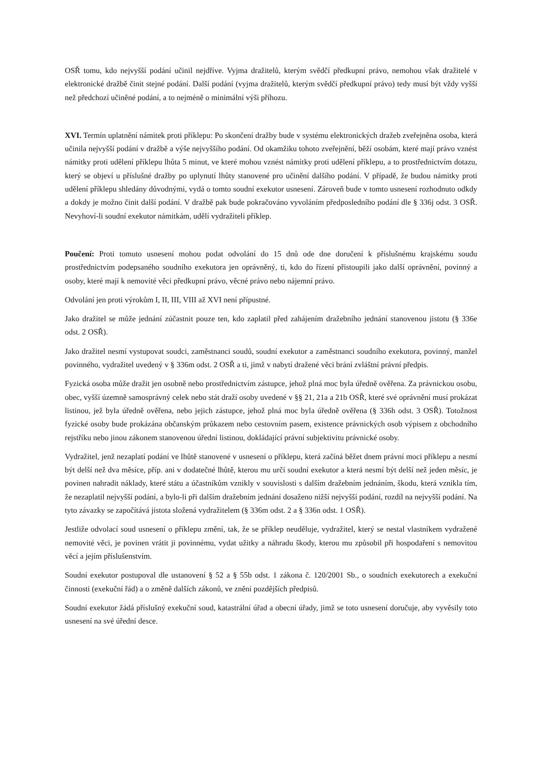OSŘ tomu, kdo nejvyšší podání učinil nejdříve. Vyjma dražitelů, kterým svědčí předkupní právo, nemohou však dražitelé v elektronické dražbě činit stejné podání. Další podání (vyjma dražitelů, kterým svědčí předkupní právo) tedy musí být vždy vyšší než předchozí učiněné podání, a to nejméně o minimální výši příhozu.
XVI. Termín uplatnění námitek proti příklepu: Po skončení dražby bude v systému elektronických dražeb zveřejněna osoba, která učinila nejvyšší podání v dražbě a výše nejvyššího podání. Od okamžiku tohoto zveřejnění, běží osobám, které mají právo vznést námitky proti udělení příklepu lhůta 5 minut, ve které mohou vznést námitky proti udělení příklepu, a to prostřednictvím dotazu, který se objeví u příslušné dražby po uplynutí lhůty stanovené pro učinění dalšího podání. V případě, že budou námitky proti udělení příklepu shledány důvodnými, vydá o tomto soudní exekutor usnesení. Zároveň bude v tomto usnesení rozhodnuto odkdy a dokdy je možno činit další podání. V dražbě pak bude pokračováno vyvoláním předposledního podání dle § 336j odst. 3 OSŘ. Nevyhoví-li soudní exekutor námitkám, udělí vydražiteli příklep.
Poučení: Proti tomuto usnesení mohou podat odvolání do 15 dnů ode dne doručení k příslušnému krajskému soudu prostřednictvím podepsaného soudního exekutora jen oprávněný, ti, kdo do řízení přistoupili jako další oprávnění, povinný a osoby, které mají k nemovité věci předkupní právo, věcné právo nebo nájemní právo.
Odvolání jen proti výrokům I, II, III, VIII až XVI není přípustné.
Jako dražitel se může jednání zúčastnit pouze ten, kdo zaplatil před zahájením dražebního jednání stanovenou jistotu (§ 336e odst. 2 OSŘ).
Jako dražitel nesmí vystupovat soudci, zaměstnanci soudů, soudní exekutor a zaměstnanci soudního exekutora, povinný, manžel povinného, vydražitel uvedený v § 336m odst. 2 OSŘ a ti, jimž v nabytí dražené věci brání zvláštní právní předpis.
Fyzická osoba může dražit jen osobně nebo prostřednictvím zástupce, jehož plná moc byla úředně ověřena. Za právnickou osobu, obec, vyšší územně samosprávný celek nebo stát draží osoby uvedené v §§ 21, 21a a 21b OSŘ, které své oprávnění musí prokázat listinou, jež byla úředně ověřena, nebo jejich zástupce, jehož plná moc byla úředně ověřena (§ 336h odst. 3 OSŘ). Totožnost fyzické osoby bude prokázána občanským průkazem nebo cestovním pasem, existence právnických osob výpisem z obchodního rejstříku nebo jinou zákonem stanovenou úřední listinou, dokládající právní subjektivitu právnické osoby.
Vydražitel, jenž nezaplatí podání ve lhůtě stanovené v usnesení o příklepu, která začíná běžet dnem právní moci příklepu a nesmí být delší než dva měsíce, příp. ani v dodatečné lhůtě, kterou mu určí soudní exekutor a která nesmí být delší než jeden měsíc, je povinen nahradit náklady, které státu a účastníkům vznikly v souvislosti s dalším dražebním jednáním, škodu, která vznikla tím, že nezaplatil nejvyšší podání, a bylo-li při dalším dražebním jednání dosaženo nižší nejvyšší podání, rozdíl na nejvyšší podání. Na tyto závazky se započítává jistota složená vydražitelem (§ 336m odst. 2 a § 336n odst. 1 OSŘ).
Jestliže odvolací soud usnesení o příklepu změní, tak, že se příklep neuděluje, vydražitel, který se nestal vlastníkem vydražené nemovité věci, je povinen vrátit ji povinnému, vydat užitky a náhradu škody, kterou mu způsobil při hospodaření s nemovitou věcí a jejím příslušenstvím.
Soudní exekutor postupoval dle ustanovení § 52 a § 55b odst. 1 zákona č. 120/2001 Sb., o soudních exekutorech a exekuční činnosti (exekuční řád) a o změně dalších zákonů, ve znění pozdějších předpisů.
Soudní exekutor žádá příslušný exekuční soud, katastrální úřad a obecní úřady, jimž se toto usnesení doručuje, aby vyvěsily toto usnesení na své úřední desce.